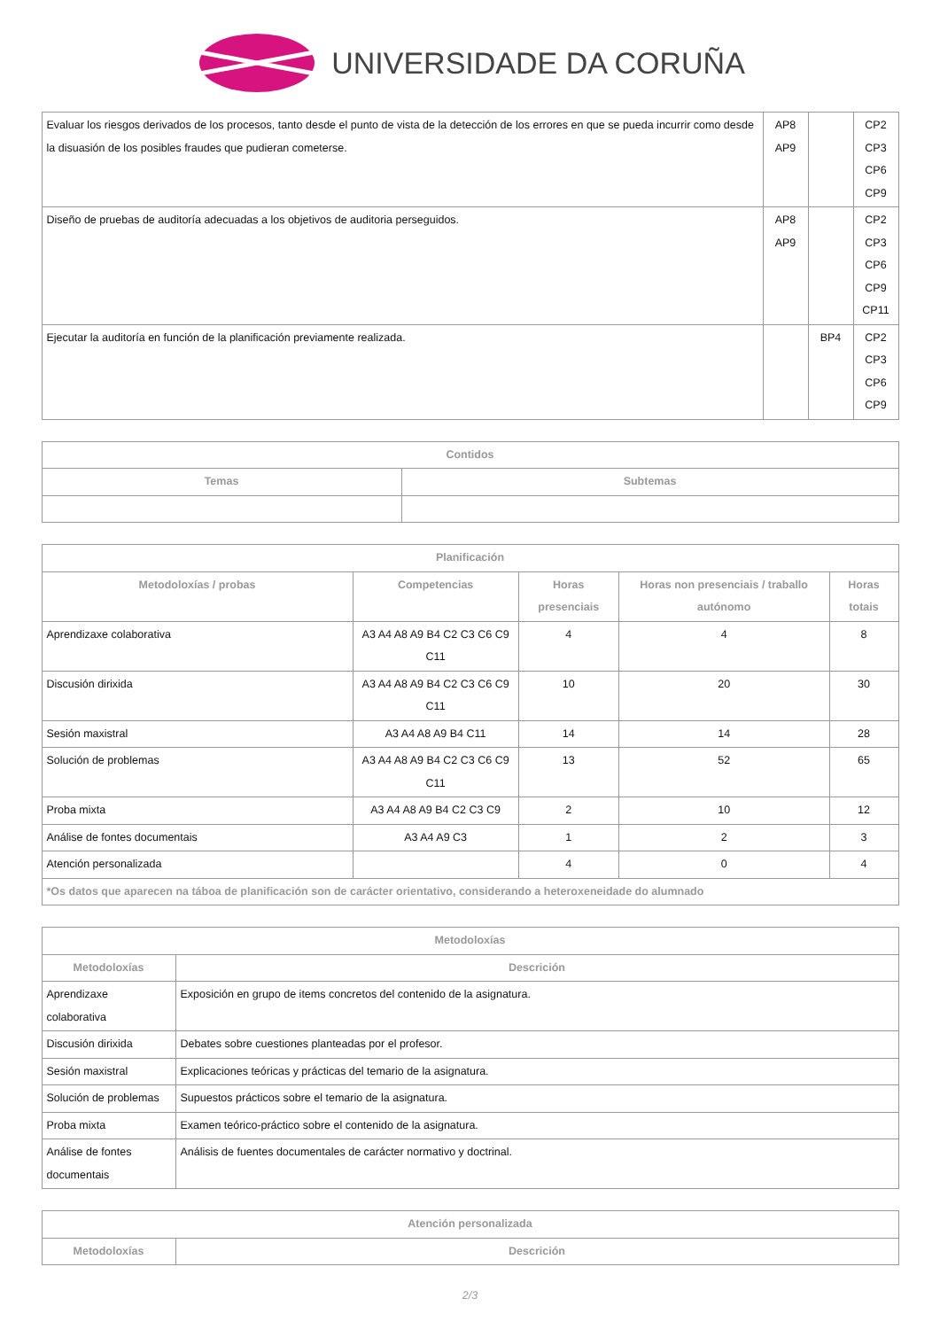UNIVERSIDADE DA CORUÑA
| Evaluar los riesgos derivados de los procesos, tanto desde el punto de vista de la detección de los errores en que se pueda incurrir como desde la disuasión de los posibles fraudes que pudieran cometerse. | AP8 AP9 | | CP2 CP3 CP6 CP9 |
| Diseño de pruebas de auditoría adecuadas a los objetivos de auditoria perseguidos. | AP8 AP9 | | CP2 CP3 CP6 CP9 CP11 |
| Ejecutar la auditoría en función de la planificación previamente realizada. | | BP4 | CP2 CP3 CP6 CP9 |
| Contidos | |
| --- | --- |
| Temas | Subtemas |
| Planificación | | | | |
| --- | --- | --- | --- | --- |
| Metodoloxías / probas | Competencias | Horas presenciais | Horas non presenciais / traballo autónomo | Horas totais |
| Aprendizaxe colaborativa | A3 A4 A8 A9 B4 C2 C3 C6 C9 C11 | 4 | 4 | 8 |
| Discusión dirixida | A3 A4 A8 A9 B4 C2 C3 C6 C9 C11 | 10 | 20 | 30 |
| Sesión maxistral | A3 A4 A8 A9 B4 C11 | 14 | 14 | 28 |
| Solución de problemas | A3 A4 A8 A9 B4 C2 C3 C6 C9 C11 | 13 | 52 | 65 |
| Proba mixta | A3 A4 A8 A9 B4 C2 C3 C9 | 2 | 10 | 12 |
| Análise de fontes documentais | A3 A4 A9 C3 | 1 | 2 | 3 |
| Atención personalizada | | 4 | 0 | 4 |
| *Os datos que aparecen na táboa de planificación son de carácter orientativo, considerando a heteroxeneidade do alumnado | | | | |
| Metodoloxías | |
| --- | --- |
| Metodoloxías | Descrición |
| Aprendizaxe colaborativa | Exposición en grupo de items concretos del contenido de la asignatura. |
| Discusión dirixida | Debates sobre cuestiones planteadas por el profesor. |
| Sesión maxistral | Explicaciones teóricas y prácticas del temario de la asignatura. |
| Solución de problemas | Supuestos prácticos sobre el temario de la asignatura. |
| Proba mixta | Examen teórico-práctico sobre el contenido de la asignatura. |
| Análise de fontes documentais | Análisis de fuentes documentales de carácter normativo y doctrinal. |
| Atención personalizada | |
| --- | --- |
| Metodoloxías | Descrición |
2/3